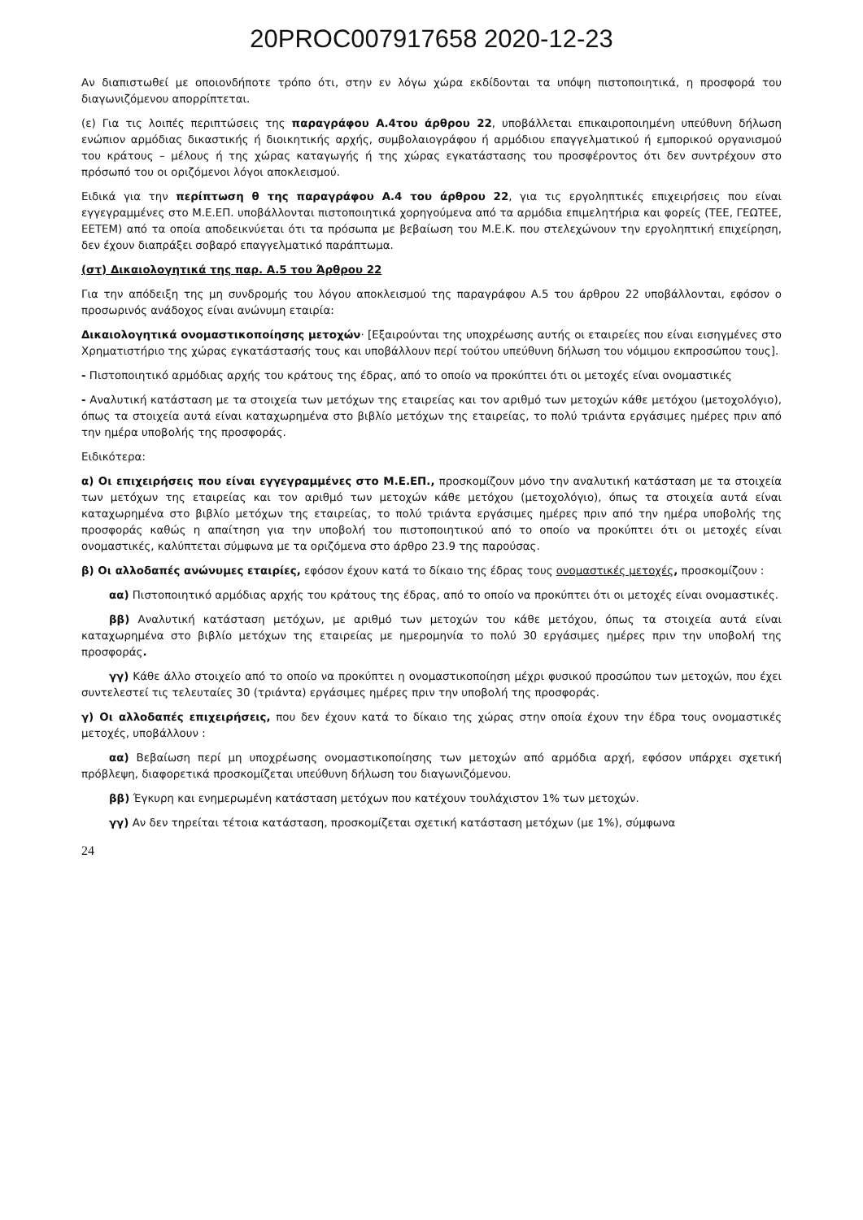20PROC007917658 2020-12-23
Αν διαπιστωθεί με οποιονδήποτε τρόπο ότι, στην εν λόγω χώρα εκδίδονται τα υπόψη πιστοποιητικά, η προσφορά του διαγωνιζόμενου απορρίπτεται.
(ε) Για τις λοιπές περιπτώσεις της παραγράφου Α.4του άρθρου 22, υποβάλλεται επικαιροποιημένη υπεύθυνη δήλωση ενώπιον αρμόδιας δικαστικής ή διοικητικής αρχής, συμβολαιογράφου ή αρμόδιου επαγγελματικού ή εμπορικού οργανισμού του κράτους – μέλους ή της χώρας καταγωγής ή της χώρας εγκατάστασης του προσφέροντος ότι δεν συντρέχουν στο πρόσωπό του οι οριζόμενοι λόγοι αποκλεισμού.
Ειδικά για την περίπτωση θ της παραγράφου Α.4 του άρθρου 22, για τις εργοληπτικές επιχειρήσεις που είναι εγγεγραμμένες στο Μ.Ε.ΕΠ. υποβάλλονται πιστοποιητικά χορηγούμενα από τα αρμόδια επιμελητήρια και φορείς (ΤΕΕ, ΓΕΩΤΕΕ, ΕΕΤΕΜ) από τα οποία αποδεικνύεται ότι τα πρόσωπα με βεβαίωση του Μ.Ε.Κ. που στελεχώνουν την εργοληπτική επιχείρηση, δεν έχουν διαπράξει σοβαρό επαγγελματικό παράπτωμα.
(στ) Δικαιολογητικά της παρ. Α.5 του Άρθρου 22
Για την απόδειξη της μη συνδρομής του λόγου αποκλεισμού της παραγράφου Α.5 του άρθρου 22 υποβάλλονται, εφόσον ο προσωρινός ανάδοχος είναι ανώνυμη εταιρία:
Δικαιολογητικά ονομαστικοποίησης μετοχών· [Εξαιρούνται της υποχρέωσης αυτής οι εταιρείες που είναι εισηγμένες στο Χρηματιστήριο της χώρας εγκατάστασής τους και υποβάλλουν περί τούτου υπεύθυνη δήλωση του νόμιμου εκπροσώπου τους].
- Πιστοποιητικό αρμόδιας αρχής του κράτους της έδρας, από το οποίο να προκύπτει ότι οι μετοχές είναι ονομαστικές
- Αναλυτική κατάσταση με τα στοιχεία των μετόχων της εταιρείας και τον αριθμό των μετοχών κάθε μετόχου (μετοχολόγιο), όπως τα στοιχεία αυτά είναι καταχωρημένα στο βιβλίο μετόχων της εταιρείας, το πολύ τριάντα εργάσιμες ημέρες πριν από την ημέρα υποβολής της προσφοράς.
Ειδικότερα:
α) Οι επιχειρήσεις που είναι εγγεγραμμένες στο Μ.Ε.ΕΠ., προσκομίζουν μόνο την αναλυτική κατάσταση με τα στοιχεία των μετόχων της εταιρείας και τον αριθμό των μετοχών κάθε μετόχου (μετοχολόγιο), όπως τα στοιχεία αυτά είναι καταχωρημένα στο βιβλίο μετόχων της εταιρείας, το πολύ τριάντα εργάσιμες ημέρες πριν από την ημέρα υποβολής της προσφοράς καθώς η απαίτηση για την υποβολή του πιστοποιητικού από το οποίο να προκύπτει ότι οι μετοχές είναι ονομαστικές, καλύπτεται σύμφωνα με τα οριζόμενα στο άρθρο 23.9 της παρούσας.
β) Οι αλλοδαπές ανώνυμες εταιρίες, εφόσον έχουν κατά το δίκαιο της έδρας τους ονομαστικές μετοχές, προσκομίζουν :
αα) Πιστοποιητικό αρμόδιας αρχής του κράτους της έδρας, από το οποίο να προκύπτει ότι οι μετοχές είναι ονομαστικές.
ββ) Αναλυτική κατάσταση μετόχων, με αριθμό των μετοχών του κάθε μετόχου, όπως τα στοιχεία αυτά είναι καταχωρημένα στο βιβλίο μετόχων της εταιρείας με ημερομηνία το πολύ 30 εργάσιμες ημέρες πριν την υποβολή της προσφοράς.
γγ) Κάθε άλλο στοιχείο από το οποίο να προκύπτει η ονομαστικοποίηση μέχρι φυσικού προσώπου των μετοχών, που έχει συντελεστεί τις τελευταίες 30 (τριάντα) εργάσιμες ημέρες πριν την υποβολή της προσφοράς.
γ) Οι αλλοδαπές επιχειρήσεις, που δεν έχουν κατά το δίκαιο της χώρας στην οποία έχουν την έδρα τους ονομαστικές μετοχές, υποβάλλουν :
αα) Βεβαίωση περί μη υποχρέωσης ονομαστικοποίησης των μετοχών από αρμόδια αρχή, εφόσον υπάρχει σχετική πρόβλεψη, διαφορετικά προσκομίζεται υπεύθυνη δήλωση του διαγωνιζόμενου.
ββ) Έγκυρη και ενημερωμένη κατάσταση μετόχων που κατέχουν τουλάχιστον 1% των μετοχών.
γγ) Αν δεν τηρείται τέτοια κατάσταση, προσκομίζεται σχετική κατάσταση μετόχων (με 1%), σύμφωνα
24